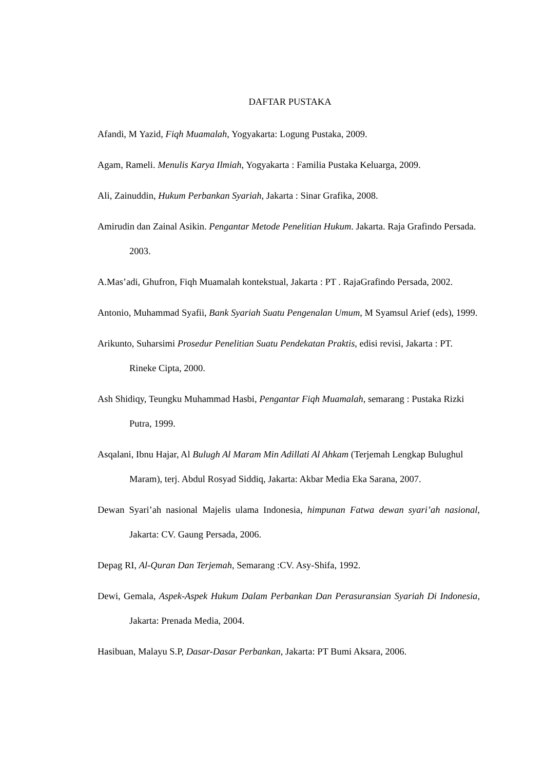DAFTAR PUSTAKA
Afandi, M Yazid, Fiqh Muamalah, Yogyakarta: Logung Pustaka, 2009.
Agam, Rameli. Menulis Karya Ilmiah, Yogyakarta : Familia Pustaka Keluarga, 2009.
Ali, Zainuddin, Hukum Perbankan Syariah, Jakarta : Sinar Grafika, 2008.
Amirudin dan Zainal Asikin. Pengantar Metode Penelitian Hukum. Jakarta. Raja Grafindo Persada. 2003.
A.Mas’adi, Ghufron, Fiqh Muamalah kontekstual, Jakarta : PT . RajaGrafindo Persada, 2002.
Antonio, Muhammad Syafii, Bank Syariah Suatu Pengenalan Umum, M Syamsul Arief (eds), 1999.
Arikunto, Suharsimi Prosedur Penelitian Suatu Pendekatan Praktis, edisi revisi, Jakarta : PT. Rineke Cipta, 2000.
Ash Shidiqy, Teungku Muhammad Hasbi, Pengantar Fiqh Muamalah, semarang : Pustaka Rizki Putra, 1999.
Asqalani, Ibnu Hajar, Al Bulugh Al Maram Min Adillati Al Ahkam (Terjemah Lengkap Bulughul Maram), terj. Abdul Rosyad Siddiq, Jakarta: Akbar Media Eka Sarana, 2007.
Dewan Syari’ah nasional Majelis ulama Indonesia, himpunan Fatwa dewan syari’ah nasional, Jakarta: CV. Gaung Persada, 2006.
Depag RI, Al-Quran Dan Terjemah, Semarang :CV. Asy-Shifa, 1992.
Dewi, Gemala, Aspek-Aspek Hukum Dalam Perbankan Dan Perasuransian Syariah Di Indonesia, Jakarta: Prenada Media, 2004.
Hasibuan, Malayu S.P, Dasar-Dasar Perbankan, Jakarta: PT Bumi Aksara, 2006.